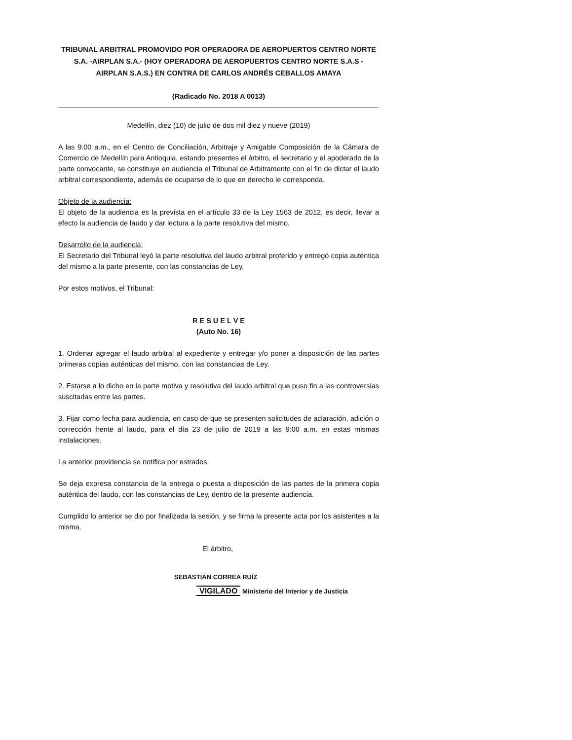TRIBUNAL ARBITRAL PROMOVIDO POR OPERADORA DE AEROPUERTOS CENTRO NORTE S.A. -AIRPLAN S.A.- (HOY OPERADORA DE AEROPUERTOS CENTRO NORTE S.A.S - AIRPLAN S.A.S.) EN CONTRA DE CARLOS ANDRÉS CEBALLOS AMAYA
(Radicado No. 2018 A 0013)
Medellín, diez (10) de julio de dos mil diez y nueve (2019)
A las 9:00 a.m., en el Centro de Conciliación, Arbitraje y Amigable Composición de la Cámara de Comercio de Medellín para Antioquia, estando presentes el árbitro, el secretario y el apoderado de la parte convocante, se constituye en audiencia el Tribunal de Arbitramento con el fin de dictar el laudo arbitral correspondiente, además de ocuparse de lo que en derecho le corresponda.
Objeto de la audiencia:
El objeto de la audiencia es la prevista en el artículo 33 de la Ley 1563 de 2012, es decir, llevar a efecto la audiencia de laudo y dar lectura a la parte resolutiva del mismo.
Desarrollo de la audiencia:
El Secretario del Tribunal leyó la parte resolutiva del laudo arbitral proferido y entregó copia auténtica del mismo a la parte presente, con las constancias de Ley.
Por estos motivos, el Tribunal:
R E S U E L V E
(Auto No. 16)
1. Ordenar agregar el laudo arbitral al expediente y entregar y/o poner a disposición de las partes primeras copias auténticas del mismo, con las constancias de Ley.
2. Estarse a lo dicho en la parte motiva y resolutiva del laudo arbitral que puso fin a las controversias suscitadas entre las partes.
3. Fijar como fecha para audiencia, en caso de que se presenten solicitudes de aclaración, adición o corrección frente al laudo, para el día 23 de julio de 2019 a las 9:00 a.m. en estas mismas instalaciones.
La anterior providencia se notifica por estrados.
Se deja expresa constancia de la entrega o puesta a disposición de las partes de la primera copia auténtica del laudo, con las constancias de Ley, dentro de la presente audiencia.
Cumplido lo anterior se dio por finalizada la sesión, y se firma la presente acta por los asistentes a la misma.
El árbitro,
SEBASTIÁN CORREA RUÍZ
VIGILADO Ministerio del Interior y de Justicia